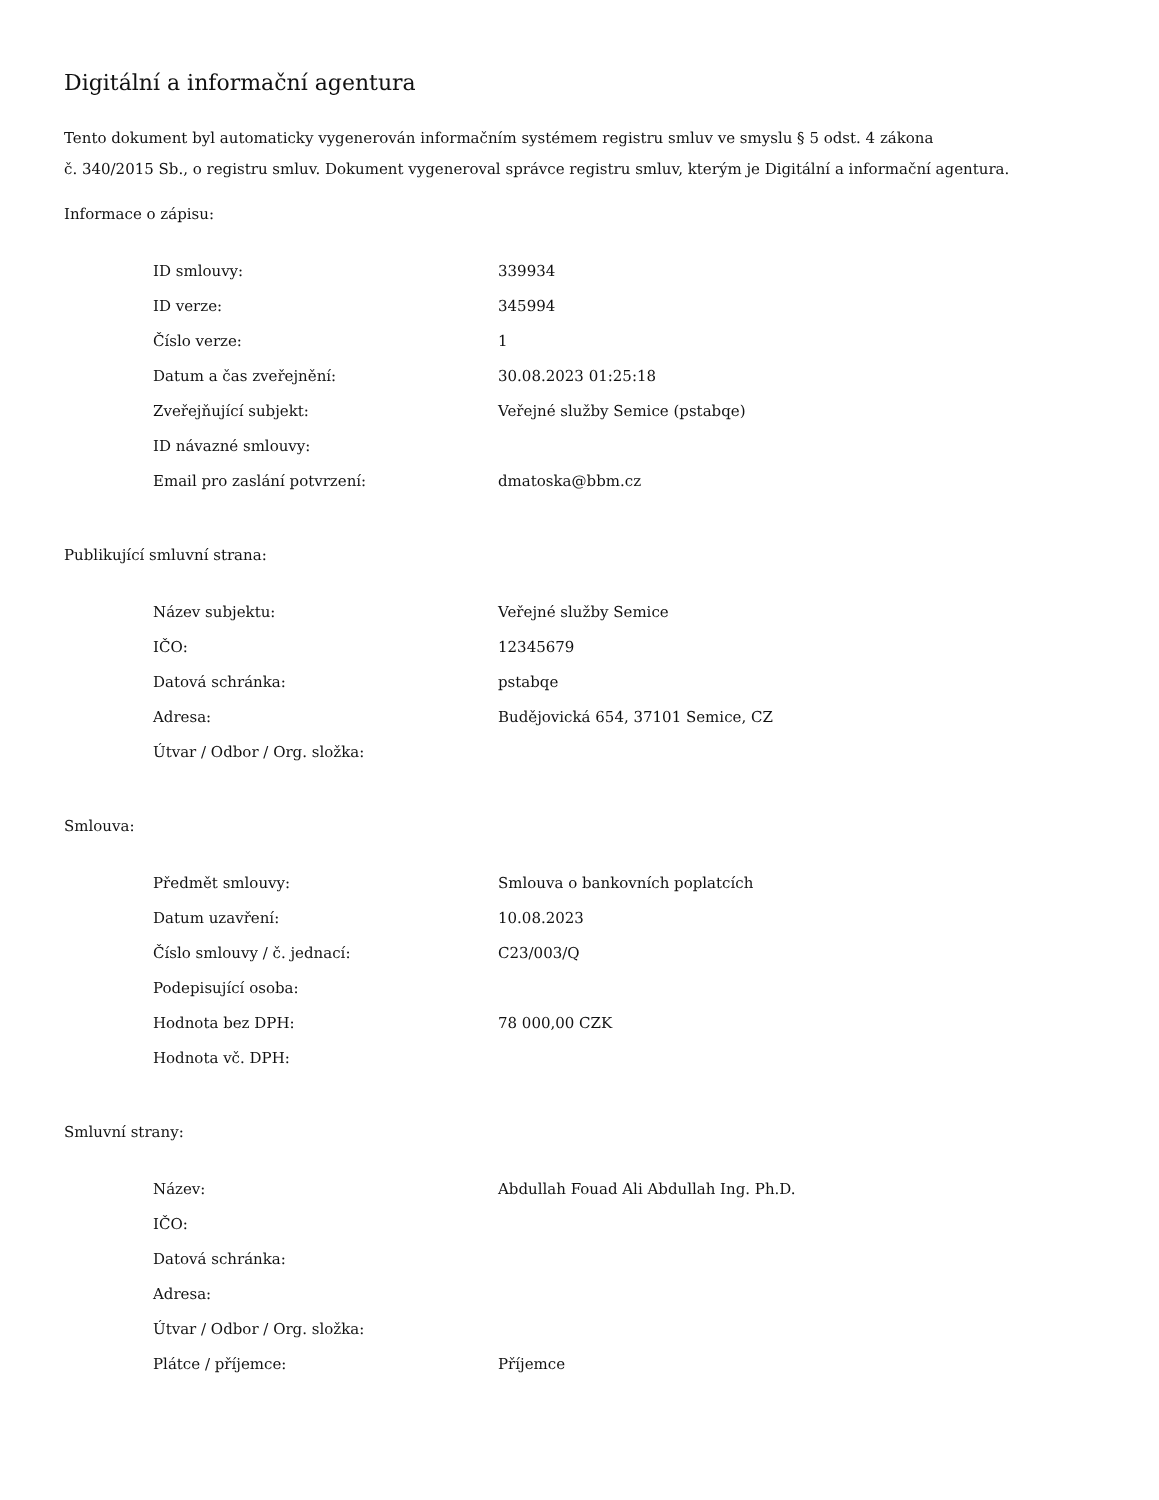Digitální a informační agentura
Tento dokument byl automaticky vygenerován informačním systémem registru smluv ve smyslu § 5 odst. 4 zákona
č. 340/2015 Sb., o registru smluv. Dokument vygeneroval správce registru smluv, kterým je Digitální a informační agentura.
Informace o zápisu:
| ID smlouvy: | 339934 |
| ID verze: | 345994 |
| Číslo verze: | 1 |
| Datum a čas zveřejnění: | 30.08.2023 01:25:18 |
| Zveřejňující subjekt: | Veřejné služby Semice (pstabqe) |
| ID návazné smlouvy: | |
| Email pro zaslání potvrzení: | dmatoska@bbm.cz |
Publikující smluvní strana:
| Název subjektu: | Veřejné služby Semice |
| IČO: | 12345679 |
| Datová schránka: | pstabqe |
| Adresa: | Budějovická 654, 37101 Semice, CZ |
| Útvar / Odbor / Org. složka: | |
Smlouva:
| Předmět smlouvy: | Smlouva o bankovních poplatcích |
| Datum uzavření: | 10.08.2023 |
| Číslo smlouvy / č. jednací: | C23/003/Q |
| Podepisující osoba: | |
| Hodnota bez DPH: | 78 000,00 CZK |
| Hodnota vč. DPH: | |
Smluvní strany:
| Název: | Abdullah Fouad Ali Abdullah Ing. Ph.D. |
| IČO: | |
| Datová schránka: | |
| Adresa: | |
| Útvar / Odbor / Org. složka: | |
| Plátce / příjemce: | Příjemce |